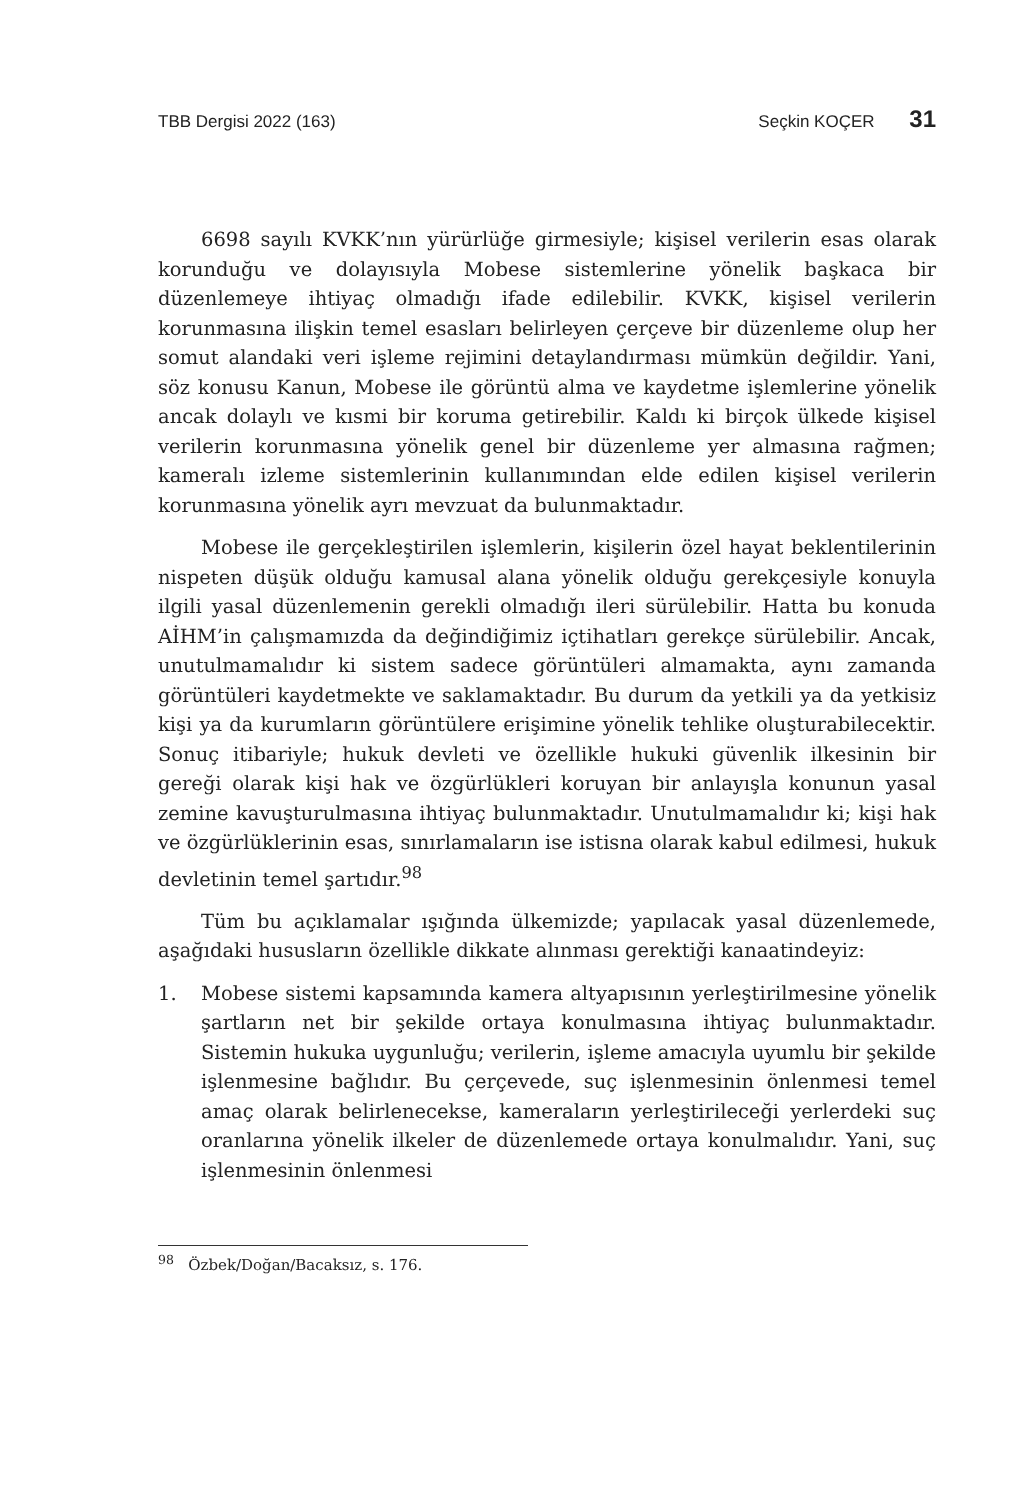TBB Dergisi 2022 (163) Seçkin KOÇER 31
6698 sayılı KVKK’nın yürürlüğe girmesiyle; kişisel verilerin esas olarak korunduğu ve dolayısıyla Mobese sistemlerine yönelik başkaca bir düzenlemeye ihtiyaç olmadığı ifade edilebilir. KVKK, kişisel verilerin korunmasına ilişkin temel esasları belirleyen çerçeve bir düzenleme olup her somut alandaki veri işleme rejimini detaylandırması mümkün değildir. Yani, söz konusu Kanun, Mobese ile görüntü alma ve kaydetme işlemlerine yönelik ancak dolaylı ve kısmi bir koruma getirebilir. Kaldı ki birçok ülkede kişisel verilerin korunmasına yönelik genel bir düzenleme yer almasına rağmen; kameralı izleme sistemlerinin kullanımından elde edilen kişisel verilerin korunmasına yönelik ayrı mevzuat da bulunmaktadır.
Mobese ile gerçekleştirilen işlemlerin, kişilerin özel hayat beklentilerinin nispeten düşük olduğu kamusal alana yönelik olduğu gerekçesiyle konuyla ilgili yasal düzenlemenin gerekli olmadığı ileri sürülebilir. Hatta bu konuda AİHM’in çalışmamızda da değindiğimiz içtihatları gerekçe sürülebilir. Ancak, unutulmamalıdır ki sistem sadece görüntüleri almamakta, aynı zamanda görüntüleri kaydetmekte ve saklamaktadır. Bu durum da yetkili ya da yetkisiz kişi ya da kurumların görüntülere erişimine yönelik tehlike oluşturabilecektir. Sonuç itibariyle; hukuk devleti ve özellikle hukuki güvenlik ilkesinin bir gereği olarak kişi hak ve özgürlükleri koruyan bir anlayışla konunun yasal zemine kavuşturulmasına ihtiyaç bulunmaktadır. Unutulmamalıdır ki; kişi hak ve özgürlüklerinin esas, sınırlamaların ise istisna olarak kabul edilmesi, hukuk devletinin temel şartıdır.<sup>98</sup>
Tüm bu açıklamalar ışığında ülkemizde; yapılacak yasal düzenlemede, aşağıdaki hususların özellikle dikkate alınması gerektiği kanaatindeyiz:
1. Mobese sistemi kapsamında kamera altyapısının yerleştirilmesine yönelik şartların net bir şekilde ortaya konulmasına ihtiyaç bulunmaktadır. Sistemin hukuka uygunluğu; verilerin, işleme amacıyla uyumlu bir şekilde işlenmesine bağlıdır. Bu çerçevede, suç işlenmesinin önlenmesi temel amaç olarak belirlenecekse, kameraların yerleştirileceği yerlerdeki suç oranlarına yönelik ilkeler de düzenlemede ortaya konulmalıdır. Yani, suç işlenmesinin önlenmesi
<sup>98</sup> Özbek/Doğan/Bacaksız, s. 176.